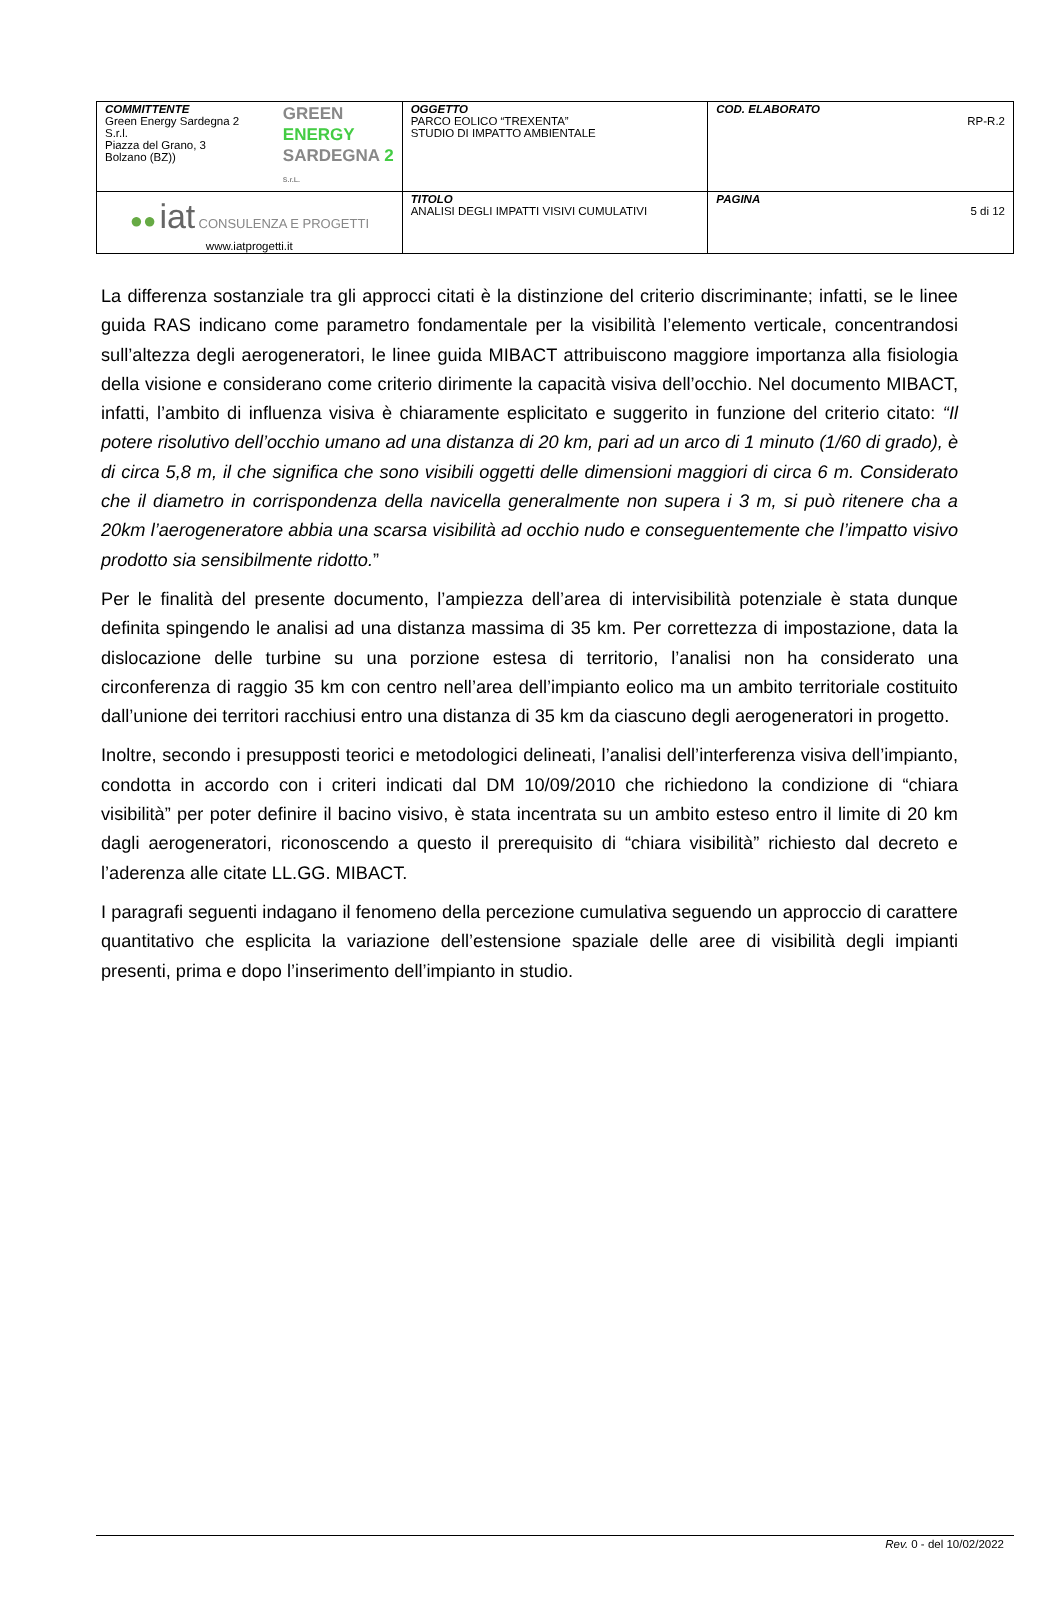| COMMITTENTE Green Energy Sardegna 2 S.r.l. Piazza del Grano, 3 Bolzano (BZ)) GREEN ENERGY SARDEGNA 2 S.r.L. | OGGETTO PARCO EOLICO “TREXENTA” STUDIO DI IMPATTO AMBIENTALE | COD. ELABORATO RP-R.2 |
| ●● iat CONSULENZA E PROGETTI www.iatprogetti.it | TITOLO ANALISI DEGLI IMPATTI VISIVI CUMULATIVI | PAGINA 5 di 12 |
La differenza sostanziale tra gli approcci citati è la distinzione del criterio discriminante; infatti, se le linee guida RAS indicano come parametro fondamentale per la visibilità l’elemento verticale, concentrandosi sull’altezza degli aerogeneratori, le linee guida MIBACT attribuiscono maggiore importanza alla fisiologia della visione e considerano come criterio dirimente la capacità visiva dell’occhio. Nel documento MIBACT, infatti, l’ambito di influenza visiva è chiaramente esplicitato e suggerito in funzione del criterio citato: “Il potere risolutivo dell’occhio umano ad una distanza di 20 km, pari ad un arco di 1 minuto (1/60 di grado), è di circa 5,8 m, il che significa che sono visibili oggetti delle dimensioni maggiori di circa 6 m. Considerato che il diametro in corrispondenza della navicella generalmente non supera i 3 m, si può ritenere cha a 20km l’aerogeneratore abbia una scarsa visibilità ad occhio nudo e conseguentemente che l’impatto visivo prodotto sia sensibilmente ridotto.”
Per le finalità del presente documento, l’ampiezza dell’area di intervisibilità potenziale è stata dunque definita spingendo le analisi ad una distanza massima di 35 km. Per correttezza di impostazione, data la dislocazione delle turbine su una porzione estesa di territorio, l’analisi non ha considerato una circonferenza di raggio 35 km con centro nell’area dell’impianto eolico ma un ambito territoriale costituito dall’unione dei territori racchiusi entro una distanza di 35 km da ciascuno degli aerogeneratori in progetto.
Inoltre, secondo i presupposti teorici e metodologici delineati, l’analisi dell’interferenza visiva dell’impianto, condotta in accordo con i criteri indicati dal DM 10/09/2010 che richiedono la condizione di “chiara visibilità” per poter definire il bacino visivo, è stata incentrata su un ambito esteso entro il limite di 20 km dagli aerogeneratori, riconoscendo a questo il prerequisito di “chiara visibilità” richiesto dal decreto e l’aderenza alle citate LL.GG. MIBACT.
I paragrafi seguenti indagano il fenomeno della percezione cumulativa seguendo un approccio di carattere quantitativo che esplicita la variazione dell’estensione spaziale delle aree di visibilità degli impianti presenti, prima e dopo l’inserimento dell’impianto in studio.
Rev. 0 - del 10/02/2022